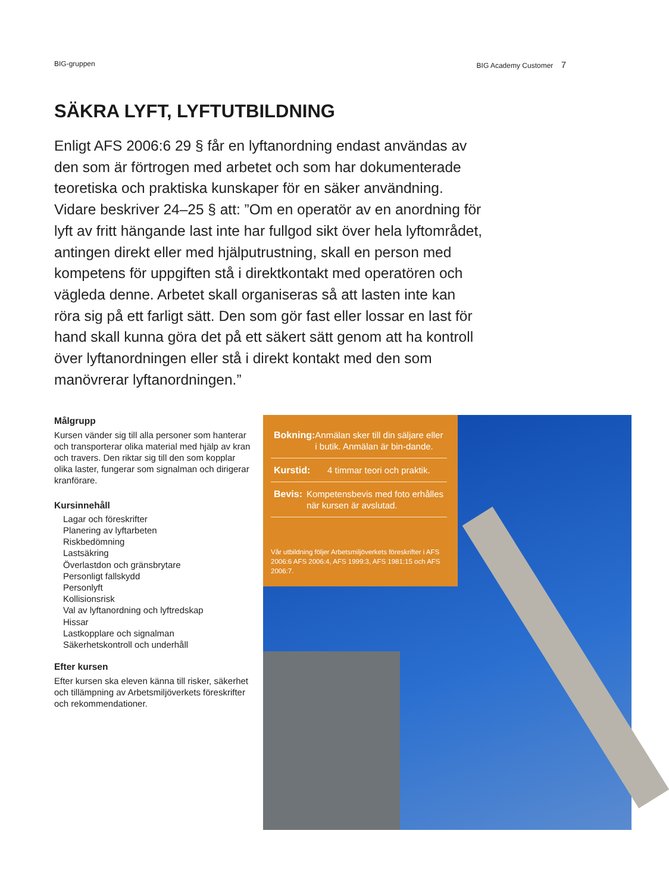BIG-gruppen BIG Academy Customer 7
SÄKRA LYFT, LYFTUTBILDNING
Enligt AFS 2006:6 29 § får en lyftanordning endast användas av den som är förtrogen med arbetet och som har dokumenterade teoretiska och praktiska kunskaper för en säker användning. Vidare beskriver 24–25 § att: ”Om en operatör av en anordning för lyft av fritt hängande last inte har fullgod sikt över hela lyftområdet, antingen direkt eller med hjälputrustning, skall en person med kompetens för uppgiften stå i direktkontakt med operatören och vägleda denne. Arbetet skall organiseras så att lasten inte kan röra sig på ett farligt sätt. Den som gör fast eller lossar en last för hand skall kunna göra det på ett säkert sätt genom att ha kontroll över lyftanordningen eller stå i direkt kontakt med den som manövrerar lyftanordningen.”
Målgrupp
Kursen vänder sig till alla personer som hanterar och transporterar olika material med hjälp av kran och travers. Den riktar sig till den som kopplar olika laster, fungerar som signalman och dirigerar kranförare.
Kursinnehåll
Lagar och föreskrifter
Planering av lyftarbeten
Riskbedömning
Lastsäkring
Överlastdon och gränsbrytare
Personligt fallskydd
Personlyft
Kollisionsrisk
Val av lyftanordning och lyftredskap
Hissar
Lastkopplare och signalman
Säkerhetskontroll och underhåll
Efter kursen
Efter kursen ska eleven känna till risker, säkerhet och tillämpning av Arbetsmiljöverkets föreskrifter och rekommendationer.
Bokning: Anmälan sker till din säljare eller i butik. Anmälan är bin-dande.
Kurstid: 4 timmar teori och praktik.
Bevis: Kompetensbevis med foto erhålles när kursen är avslutad.
Vår utbildning följer Arbetsmiljöverkets föreskrifter i AFS 2006:6 AFS 2006:4, AFS 1999:3, AFS 1981:15 och AFS 2006:7.